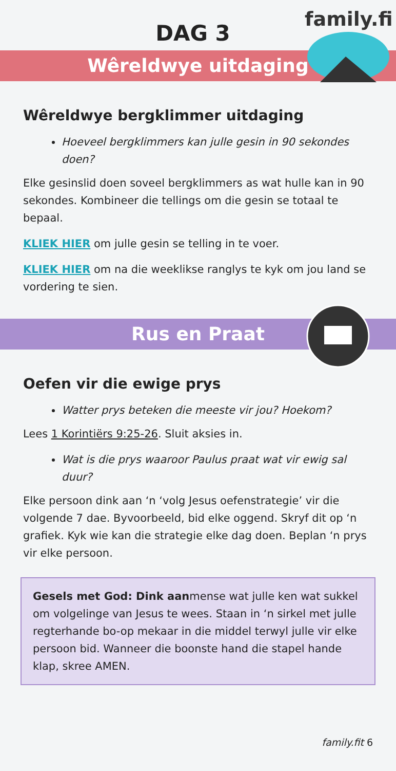family.fit
DAG 3
Wêreldwye uitdaging
Wêreldwye bergklimmer uitdaging
Hoeveel bergklimmers kan julle gesin in 90 sekondes doen?
Elke gesinslid doen soveel bergklimmers as wat hulle kan in 90 sekondes. Kombineer die tellings om die gesin se totaal te bepaal.
KLIEK HIER om julle gesin se telling in te voer.
KLIEK HIER om na die weeklikse ranglys te kyk om jou land se vordering te sien.
Rus en Praat
Oefen vir die ewige prys
Watter prys beteken die meeste vir jou? Hoekom?
Lees 1 Korintiërs 9:25-26. Sluit aksies in.
Wat is die prys waaroor Paulus praat wat vir ewig sal duur?
Elke persoon dink aan ‘n ‘volg Jesus oefenstrategie’ vir die volgende 7 dae. Byvoorbeeld, bid elke oggend. Skryf dit op ‘n grafiek. Kyk wie kan die strategie elke dag doen. Beplan ‘n prys vir elke persoon.
Gesels met God: Dink aanmense wat julle ken wat sukkel om volgelinge van Jesus te wees. Staan in ‘n sirkel met julle regterhande bo-op mekaar in die middel terwyl julle vir elke persoon bid. Wanneer die boonste hand die stapel hande klap, skree AMEN.
family.fit 6